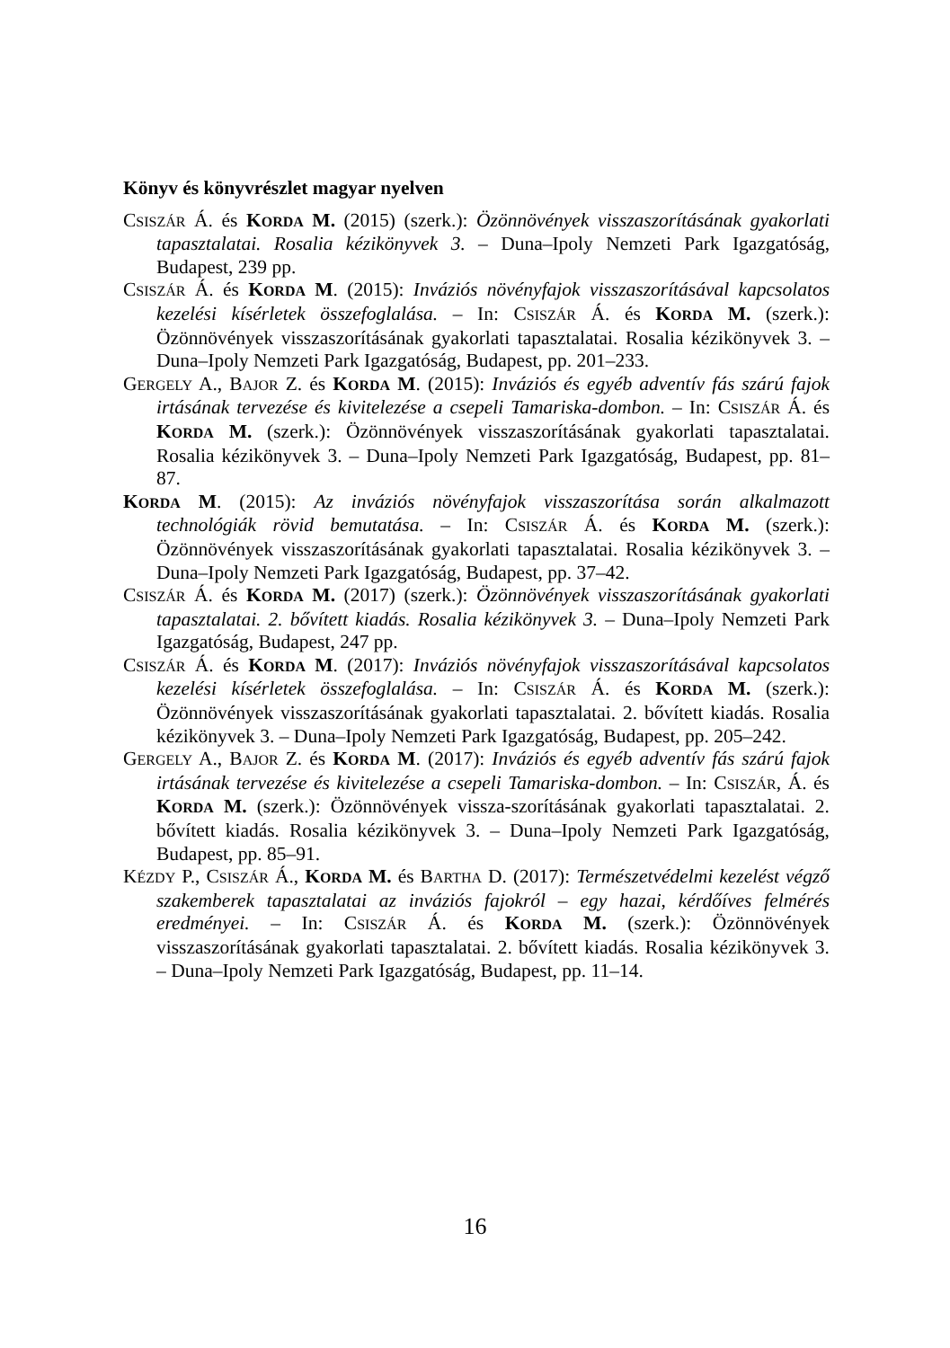Könyv és könyvrészlet magyar nyelven
CSISZÁR Á. és KORDA M. (2015) (szerk.): Özönnövények visszaszorításának gyakorlati tapasztalatai. Rosalia kézikönyvek 3. – Duna–Ipoly Nemzeti Park Igazgatóság, Budapest, 239 pp.
CSISZÁR Á. és KORDA M. (2015): Inváziós növényfajok visszaszorításával kapcsolatos kezelési kísérletek összefoglalása. – In: CSISZÁR Á. és KORDA M. (szerk.): Özönnövények visszaszorításának gyakorlati tapasztalatai. Rosalia kézikönyvek 3. – Duna–Ipoly Nemzeti Park Igazgatóság, Budapest, pp. 201–233.
GERGELY A., BAJOR Z. és KORDA M. (2015): Inváziós és egyéb adventív fás szárú fajok irtásának tervezése és kivitelezése a csepeli Tamariska-dombon. – In: CSISZÁR Á. és KORDA M. (szerk.): Özönnövények visszaszorításának gyakorlati tapasztalatai. Rosalia kézikönyvek 3. – Duna–Ipoly Nemzeti Park Igazgatóság, Budapest, pp. 81–87.
KORDA M. (2015): Az inváziós növényfajok visszaszorítása során alkalmazott technológiák rövid bemutatása. – In: CSISZÁR Á. és KORDA M. (szerk.): Özönnövények visszaszorításának gyakorlati tapasztalatai. Rosalia kézikönyvek 3. – Duna–Ipoly Nemzeti Park Igazgatóság, Budapest, pp. 37–42.
CSISZÁR Á. és KORDA M. (2017) (szerk.): Özönnövények visszaszorításának gyakorlati tapasztalatai. 2. bővített kiadás. Rosalia kézikönyvek 3. – Duna–Ipoly Nemzeti Park Igazgatóság, Budapest, 247 pp.
CSISZÁR Á. és KORDA M. (2017): Inváziós növényfajok visszaszorításával kapcsolatos kezelési kísérletek összefoglalása. – In: CSISZÁR Á. és KORDA M. (szerk.): Özönnövények visszaszorításának gyakorlati tapasztalatai. 2. bővített kiadás. Rosalia kézikönyvek 3. – Duna–Ipoly Nemzeti Park Igazgatóság, Budapest, pp. 205–242.
GERGELY A., BAJOR Z. és KORDA M. (2017): Inváziós és egyéb adventív fás szárú fajok irtásának tervezése és kivitelezése a csepeli Tamariska-dombon. – In: CSISZÁR, Á. és KORDA M. (szerk.): Özönnövények vissza-szorításának gyakorlati tapasztalatai. 2. bővített kiadás. Rosalia kézikönyvek 3. – Duna–Ipoly Nemzeti Park Igazgatóság, Budapest, pp. 85–91.
KÉZDY P., CSISZÁR Á., KORDA M. és BARTHA D. (2017): Természetvédelmi kezelést végző szakemberek tapasztalatai az inváziós fajokról – egy hazai, kérdőíves felmérés eredményei. – In: CSISZÁR Á. és KORDA M. (szerk.): Özönnövények visszaszorításának gyakorlati tapasztalatai. 2. bővített kiadás. Rosalia kézikönyvek 3. – Duna–Ipoly Nemzeti Park Igazgatóság, Budapest, pp. 11–14.
16